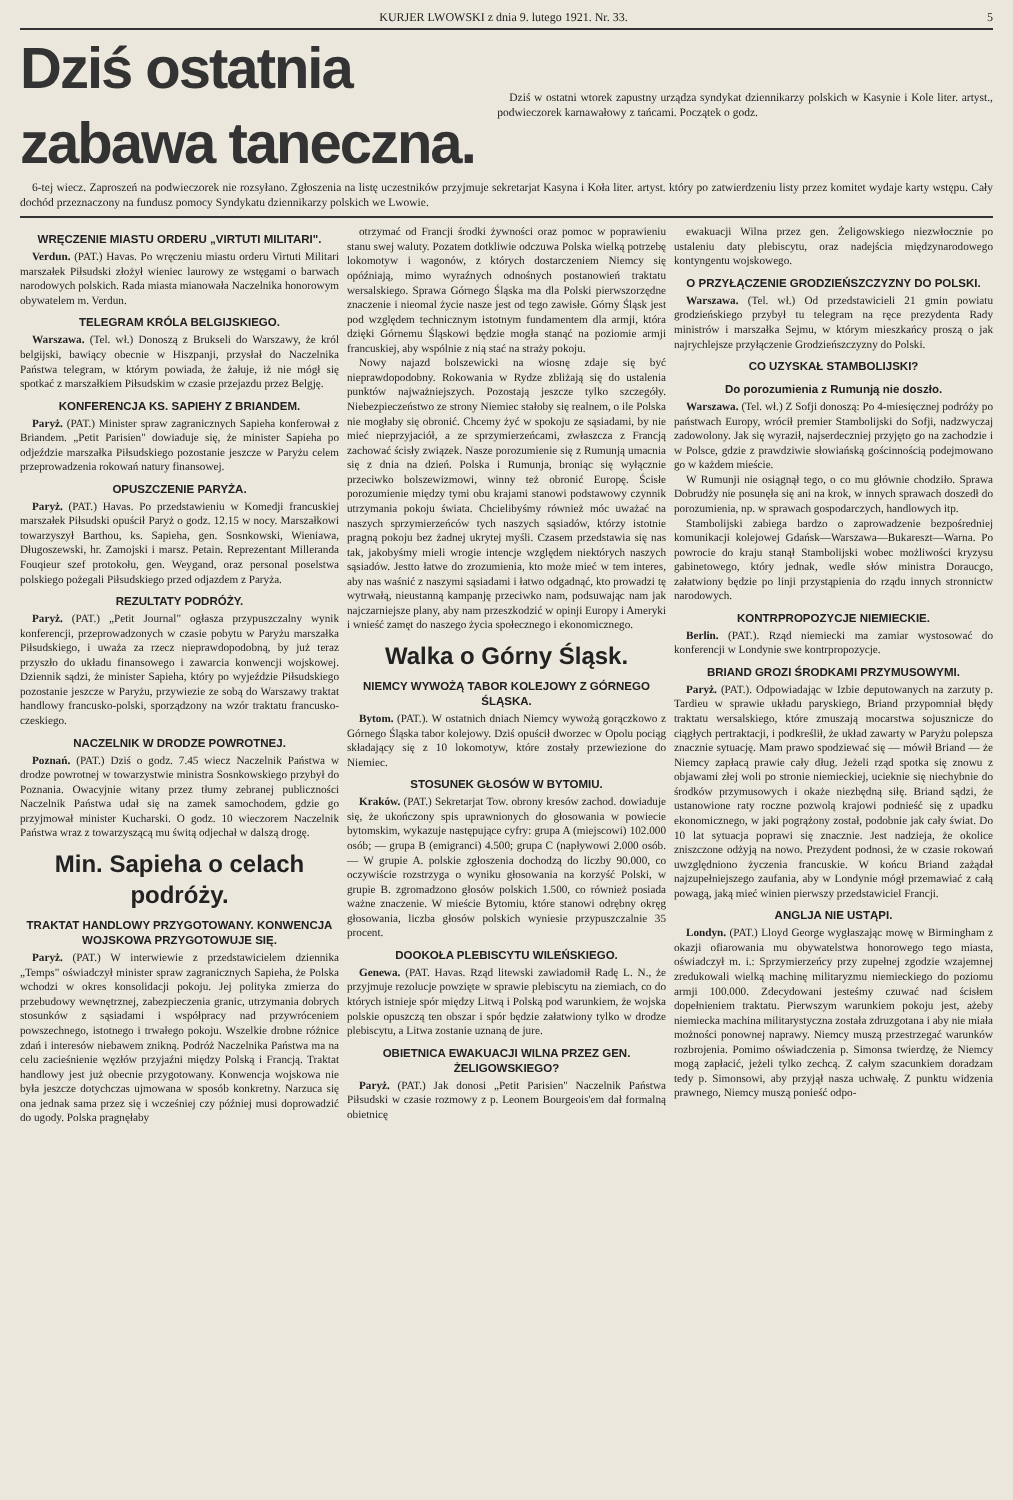KURJER LWOWSKI z dnia 9. lutego 1921. Nr. 33. 5
Dziś ostatnia zabawa taneczna.
Dziś w ostatni wtorek zapustny urządza syndykat dziennikarzy polskich w Kasynie i Kole liter. artyst., podwieczorek karnawałowy z tańcami. Początek o godz.
6-tej wiecz. Zaproszeń na podwieczorek nie rozsyłano. Zgłoszenia na listę uczestników przyjmuje sekretarjat Kasyna i Koła liter. artyst. który po zatwierdzeniu listy przez komitet wydaje karty wstępu. Cały dochód przeznaczony na fundusz pomocy Syndykatu dziennikarzy polskich we Lwowie.
WRĘCZENIE MIASTU ORDERU „VIRTUTI MILITARI".
Verdun. (PAT.) Havas. Po wręczeniu miastu orderu Virtuti Militari marszałek Piłsudski złożył wieniec laurowy ze wstęgami o barwach narodowych polskich. Rada miasta mianowała Naczelnika honorowym obywatelem m. Verdun.
TELEGRAM KRÓLA BELGIJSKIEGO.
Warszawa. (Tel. wł.) Donoszą z Brukseli do Warszawy, że król belgijski, bawiący obecnie w Hiszpanji, przysłał do Naczelnika Państwa telegram, w którym powiada, że żałuje, iż nie mógł się spotkać z marszałkiem Piłsudskim w czasie przejazdu przez Belgję.
KONFERENCJA KS. SAPIEHY Z BRIANDEM.
Paryż. (PAT.) Minister spraw zagranicznych Sapieha konferował z Briandem. „Petit Parisien" dowiaduje się, że minister Sapieha po odjeździe marszałka Piłsudskiego pozostanie jeszcze w Paryżu celem przeprowadzenia rokowań natury finansowej.
OPUSZCZENIE PARYŻA.
Paryż. (PAT.) Havas. Po przedstawieniu w Komedji francuskiej marszałek Piłsudski opuścił Paryż o godz. 12.15 w nocy. Marszałkowi towarzyszył Barthou, ks. Sapieha, gen. Sosnkowski, Wieniawa, Długoszewski, hr. Zamojski i marsz. Petain. Reprezentant Milleranda Fouqieur szef protokołu, gen. Weygand, oraz personal poselstwa polskiego pożegali Piłsudskiego przed odjazdem z Paryża.
REZULTATY PODRÓŻY.
Paryż. (PAT.) „Petit Journal" ogłasza przypuszczalny wynik konferencji, przeprowadzonych w czasie pobytu w Paryżu marszałka Piłsudskiego, i uważa za rzecz nieprawdopodobną, by już teraz przyszło do układu finansowego i zawarcia konwencji wojskowej. Dziennik sądzi, że minister Sapieha, który po wyjeździe Piłsudskiego pozostanie jeszcze w Paryżu, przywiezie ze sobą do Warszawy traktat handlowy francusko-polski, sporządzony na wzór traktatu francusko-czeskiego.
NACZELNIK W DRODZE POWROTNEJ.
Poznań. (PAT.) Dziś o godz. 7.45 wiecz Naczelnik Państwa w drodze powrotnej w towarzystwie ministra Sosnkowskiego przybył do Poznania. Owacyjnie witany przez tłumy zebranej publiczności Naczelnik Państwa udał się na zamek samochodem, gdzie go przyjmował minister Kucharski. O godz. 10 wieczorem Naczelnik Państwa wraz z towarzyszącą mu świtą odjechał w dalszą drogę.
Min. Sapieha o celach podróży.
TRAKTAT HANDLOWY PRZYGOTOWANY. KONWENCJA WOJSKOWA PRZYGOTOWUJE SIĘ.
Paryż. (PAT.) W interwiewie z przedstawicielem dziennika „Temps" oświadczył minister spraw zagranicznych Sapieha, że Polska wchodzi w okres konsolidacji pokoju. Jej polityka zmierza do przebudowy wewnętrznej, zabezpieczenia granic, utrzymania dobrych stosunków z sąsiadami i współpracy nad przywróceniem powszechnego, istotnego i trwałego pokoju. Wszelkie drobne różnice zdań i interesów niebawem znikną. Podróż Naczelnika Państwa ma na celu zacieśnienie węzłów przyjaźni między Polską i Francją. Traktat handlowy jest już obecnie przygotowany. Konwencja wojskowa nie była jeszcze dotychczas ujmowana w sposób konkretny. Narzuca się ona jednak sama przez się i wcześniej czy później musi doprowadzić do ugody. Polska pragnęłaby
otrzymać od Francji środki żywności oraz pomoc w poprawieniu stanu swej waluty. Pozatem dotkliwie odczuwa Polska wielką potrzebę lokomotyw i wagonów, z których dostarczeniem Niemcy się opóźniają, mimo wyraźnych odnośnych postanowień traktatu wersalskiego. Sprawa Górnego Śląska ma dla Polski pierwszorzędne znaczenie i nieomal życie nasze jest od tego zawisłe. Górny Śląsk jest pod względem technicznym istotnym fundamentem dla armji, która dzięki Górnemu Śląskowi będzie mogła stanąć na poziomie armji francuskiej, aby wspólnie z nią stać na straży pokoju.
Nowy najazd bolszewicki na wiosnę zdaje się być nieprawdopodobny. Rokowania w Rydze zbliżają się do ustalenia punktów najważniejszych. Pozostają jeszcze tylko szczegóły. Niebezpieczeństwo ze strony Niemiec stałoby się realnem, o ile Polska nie mogłaby się obronić. Chcemy żyć w spokoju ze sąsiadami, by nie mieć nieprzyjaciół, a ze sprzymierzeńcami, zwłaszcza z Francją zachować ścisły związek. Nasze porozumienie się z Rumunją umacnia się z dnia na dzień. Polska i Rumunja, broniąc się wyłącznie przeciwko bolszewizmowi, winny też obronić Europę. Ścisłe porozumienie między tymi obu krajami stanowi podstawowy czynnik utrzymania pokoju świata. Chcielibyśmy również móc uważać na naszych sprzymierzeńców tych naszych sąsiadów, którzy istotnie pragną pokoju bez żadnej ukrytej myśli. Czasem przedstawia się nas tak, jakobyśmy mieli wrogie intencje względem niektórych naszych sąsiadów. Jestto łatwe do zrozumienia, kto może mieć w tem interes, aby nas waśnić z naszymi sąsiadami i łatwo odgadnąć, kto prowadzi tę wytrwałą, nieustanną kampanję przeciwko nam, podsuwając nam jak najczarniejsze plany, aby nam przeszkodzić w opinji Europy i Ameryki i wnieść zamęt do naszego życia społecznego i ekonomicznego.
Walka o Górny Śląsk.
NIEMCY WYWOŻĄ TABOR KOLEJOWY Z GÓRNEGO ŚLĄSKA.
Bytom. (PAT.). W ostatnich dniach Niemcy wywożą gorączkowo z Górnego Śląska tabor kolejowy. Dziś opuścił dworzec w Opolu pociąg składający się z 10 lokomotyw, które zostały przewiezione do Niemiec.
STOSUNEK GŁOSÓW W BYTOMIU.
Kraków. (PAT.) Sekretarjat Tow. obrony kresów zachod. dowiaduje się, że ukończony spis uprawnionych do głosowania w powiecie bytomskim, wykazuje następujące cyfry: grupa A (miejscowi) 102.000 osób; — grupa B (emigranci) 4.500; grupa C (napływowi 2.000 osób. — W grupie A. polskie zgłoszenia dochodzą do liczby 90.000, co oczywiście rozstrzyga o wyniku głosowania na korzyść Polski, w grupie B. zgromadzono głosów polskich 1.500, co również posiada ważne znaczenie. W mieście Bytomiu, które stanowi odrębny okręg głosowania, liczba głosów polskich wyniesie przypuszczalnie 35 procent.
DOOKOŁA PLEBISCYTU WILEŃSKIEGO.
Genewa. (PAT. Havas. Rząd litewski zawiadomił Radę L. N., że przyjmuje rezolucje powzięte w sprawie plebiscytu na ziemiach, co do których istnieje spór między Litwą i Polską pod warunkiem, że wojska polskie opuszczą ten obszar i spór będzie załatwiony tylko w drodze plebiscytu, a Litwa zostanie uznaną de jure.
OBIETNICA EWAKUACJI WILNA PRZEZ GEN. ŻELIGOWSKIEGO?
Paryż. (PAT.) Jak donosi „Petit Parisien" Naczelnik Państwa Piłsudski w czasie rozmowy z p. Leonem Bourgeois'em dał formalną obietnicę
ewakuacji Wilna przez gen. Żeligowskiego niezwłocznie po ustaleniu daty plebiscytu, oraz nadejścia międzynarodowego kontyngentu wojskowego.
O PRZYŁĄCZENIE GRODZIEŃSZCZYZNY DO POLSKI.
Warszawa. (Tel. wł.) Od przedstawicieli 21 gmin powiatu grodzieńskiego przybył tu telegram na ręce prezydenta Rady ministrów i marszałka Sejmu, w którym mieszkańcy proszą o jak najrychlejsze przyłączenie Grodzieńszczyzny do Polski.
CO UZYSKAŁ STAMBOLIJSKI?
Do porozumienia z Rumunją nie doszło.
Warszawa. (Tel. wł.) Z Sofji donoszą: Po 4-miesięcznej podróży po państwach Europy, wrócił premier Stambolijski do Sofji, nadzwyczaj zadowolony. Jak się wyraził, najserdeczniej przyjęto go na zachodzie i w Polsce, gdzie z prawdziwie słowiańską gościnnością podejmowano go w każdem mieście.
W Rumunji nie osiągnął tego, o co mu głównie chodziło. Sprawa Dobrudży nie posunęła się ani na krok, w innych sprawach doszedł do porozumienia, np. w sprawach gospodarczych, handlowych itp.
Stambolijski zabiega bardzo o zaprowadzenie bezpośredniej komunikacji kolejowej Gdańsk—Warszawa—Bukareszt—Warna. Po powrocie do kraju stanął Stambolijski wobec możliwości kryzysu gabinetowego, który jednak, wedle słów ministra Doraucgo, załatwiony będzie po linji przystąpienia do rządu innych stronnictw narodowych.
KONTRPROPOZYCJE NIEMIECKIE.
Berlin. (PAT.). Rząd niemiecki ma zamiar wystosować do konferencji w Londynie swe kontrpropozycje.
BRIAND GROZI ŚRODKAMI PRZYMUSOWYMI.
Paryż. (PAT.). Odpowiadając w Izbie deputowanych na zarzuty p. Tardieu w sprawie układu paryskiego, Briand przypomniał błędy traktatu wersalskiego, które zmuszają mocarstwa sojusznicze do ciągłych pertraktacji, i podkreślił, że układ zawarty w Paryżu polepsza znacznie sytuację. Mam prawo spodziewać się — mówił Briand — że Niemcy zapłacą prawie cały dług. Jeżeli rząd spotka się znowu z objawami złej woli po stronie niemieckiej, ucieknie się niechybnie do środków przymusowych i okaże niezbędną siłę. Briand sądzi, że ustanowione raty roczne pozwolą krajowi podnieść się z upadku ekonomicznego, w jaki pogrążony został, podobnie jak cały świat. Do 10 lat sytuacja poprawi się znacznie. Jest nadzieja, że okolice zniszczone odżyją na nowo. Prezydent podnosi, że w czasie rokowań uwzględniono życzenia francuskie. W końcu Briand zażądał najzupełniejszego zaufania, aby w Londynie mógł przemawiać z całą powagą, jaką mieć winien pierwszy przedstawiciel Francji.
ANGLJA NIE USTĄPI.
Londyn. (PAT.) Lloyd George wygłaszając mowę w Birmingham z okazji ofiarowania mu obywatelstwa honorowego tego miasta, oświadczył m. i.: Sprzymierzeńcy przy zupełnej zgodzie wzajemnej zredukowali wielką machinę militaryzmu niemieckiego do poziomu armji 100.000. Zdecydowani jesteśmy czuwać nad ścisłem dopełnieniem traktatu. Pierwszym warunkiem pokoju jest, ażeby niemiecka machina militarystyczna została zdruzgotana i aby nie miała możności ponownej naprawy. Niemcy muszą przestrzegać warunków rozbrojenia. Pomimo oświadczenia p. Simonsa twierdzę, że Niemcy mogą zapłacić, jeżeli tylko zechcą. Z całym szacunkiem doradzam tedy p. Simonsowi, aby przyjął nasza uchwałę. Z punktu widzenia prawnego, Niemcy muszą ponieść odpo-